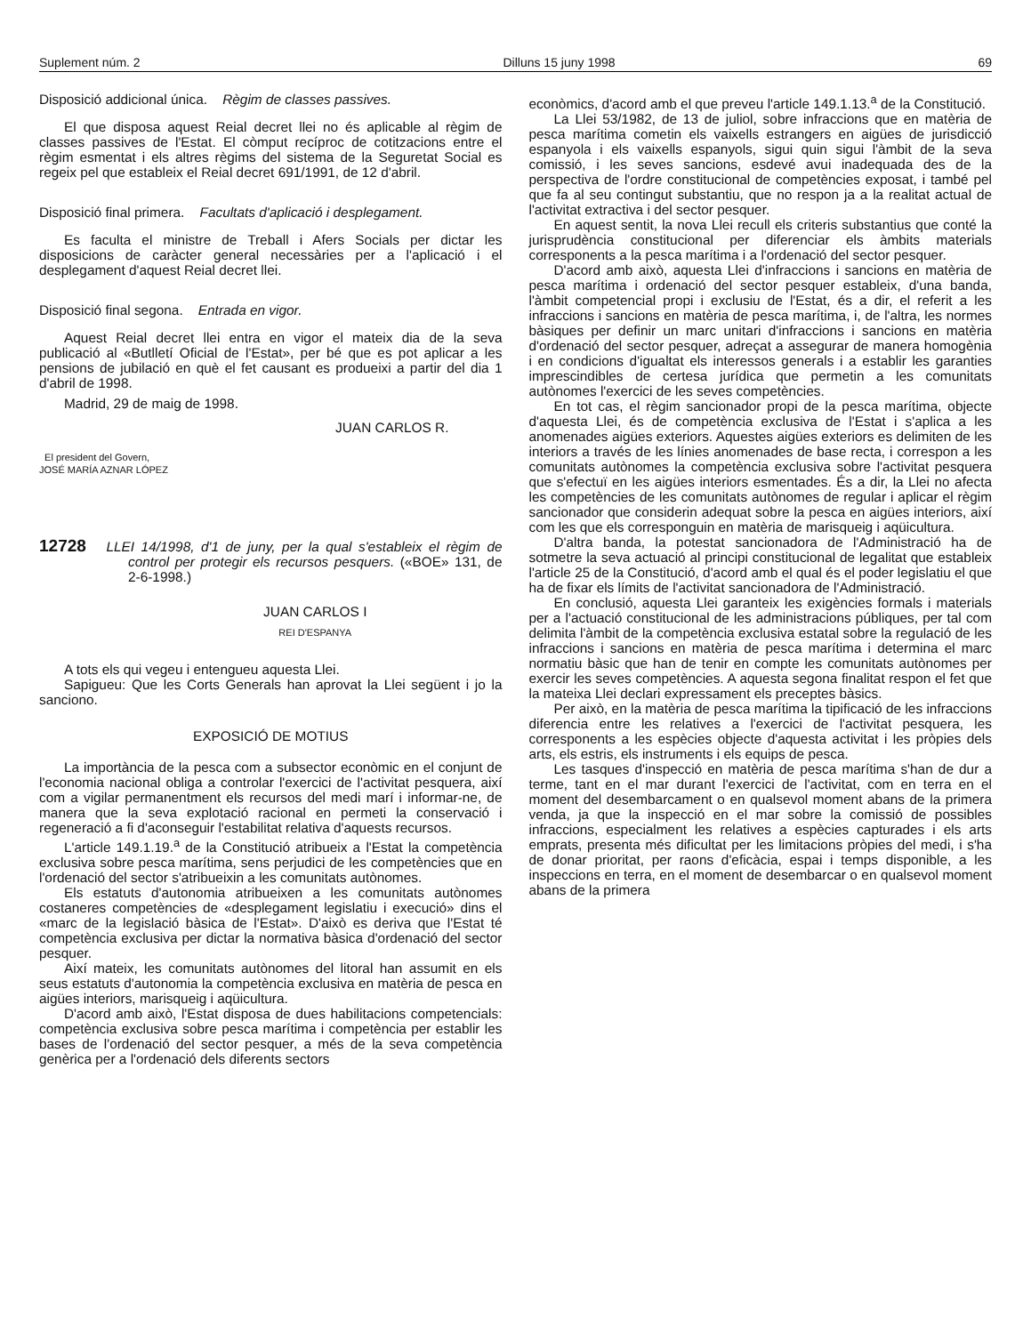Suplement núm. 2 Dilluns 15 juny 1998 69
Disposició addicional única. Règim de classes passives.
El que disposa aquest Reial decret llei no és aplicable al règim de classes passives de l'Estat. El còmput recíproc de cotitzacions entre el règim esmentat i els altres règims del sistema de la Seguretat Social es regeix pel que estableix el Reial decret 691/1991, de 12 d'abril.
Disposició final primera. Facultats d'aplicació i desplegament.
Es faculta el ministre de Treball i Afers Socials per dictar les disposicions de caràcter general necessàries per a l'aplicació i el desplegament d'aquest Reial decret llei.
Disposició final segona. Entrada en vigor.
Aquest Reial decret llei entra en vigor el mateix dia de la seva publicació al «Butlletí Oficial de l'Estat», per bé que es pot aplicar a les pensions de jubilació en què el fet causant es produeixi a partir del dia 1 d'abril de 1998.
Madrid, 29 de maig de 1998.
JUAN CARLOS R.
El president del Govern,
JOSÉ MARÍA AZNAR LÓPEZ
12728 LLEI 14/1998, d'1 de juny, per la qual s'estableix el règim de control per protegir els recursos pesquers. («BOE» 131, de 2-6-1998.)
JUAN CARLOS I
REI D'ESPANYA
A tots els qui vegeu i entengueu aquesta Llei.
Sapigueu: Que les Corts Generals han aprovat la Llei següent i jo la sanciono.
EXPOSICIÓ DE MOTIUS
La importància de la pesca com a subsector econòmic en el conjunt de l'economia nacional obliga a controlar l'exercici de l'activitat pesquera, així com a vigilar permanentment els recursos del medi marí i informar-ne, de manera que la seva explotació racional en permeti la conservació i regeneració a fi d'aconseguir l'estabilitat relativa d'aquests recursos.
L'article 149.1.19.<sup>a</sup> de la Constitució atribueix a l'Estat la competència exclusiva sobre pesca marítima, sens perjudici de les competències que en l'ordenació del sector s'atribueixin a les comunitats autònomes.
Els estatuts d'autonomia atribueixen a les comunitats autònomes costaneres competències de «desplegament legislatiu i execució» dins el «marc de la legislació bàsica de l'Estat». D'això es deriva que l'Estat té competència exclusiva per dictar la normativa bàsica d'ordenació del sector pesquer.
Així mateix, les comunitats autònomes del litoral han assumit en els seus estatuts d'autonomia la competència exclusiva en matèria de pesca en aigües interiors, marisqueig i aqüicultura.
D'acord amb això, l'Estat disposa de dues habilitacions competencials: competència exclusiva sobre pesca marítima i competència per establir les bases de l'ordenació del sector pesquer, a més de la seva competència genèrica per a l'ordenació dels diferents sectors
econòmics, d'acord amb el que preveu l'article 149.1.13.<sup>a</sup> de la Constitució.
La Llei 53/1982, de 13 de juliol, sobre infraccions que en matèria de pesca marítima cometin els vaixells estrangers en aigües de jurisdicció espanyola i els vaixells espanyols, sigui quin sigui l'àmbit de la seva comissió, i les seves sancions, esdevé avui inadequada des de la perspectiva de l'ordre constitucional de competències exposat, i també pel que fa al seu contingut substantiu, que no respon ja a la realitat actual de l'activitat extractiva i del sector pesquer.
En aquest sentit, la nova Llei recull els criteris substantius que conté la jurisprudència constitucional per diferenciar els àmbits materials corresponents a la pesca marítima i a l'ordenació del sector pesquer.
D'acord amb això, aquesta Llei d'infraccions i sancions en matèria de pesca marítima i ordenació del sector pesquer estableix, d'una banda, l'àmbit competencial propi i exclusiu de l'Estat, és a dir, el referit a les infraccions i sancions en matèria de pesca marítima, i, de l'altra, les normes bàsiques per definir un marc unitari d'infraccions i sancions en matèria d'ordenació del sector pesquer, adreçat a assegurar de manera homogènia i en condicions d'igualtat els interessos generals i a establir les garanties imprescindibles de certesa jurídica que permetin a les comunitats autònomes l'exercici de les seves competències.
En tot cas, el règim sancionador propi de la pesca marítima, objecte d'aquesta Llei, és de competència exclusiva de l'Estat i s'aplica a les anomenades aigües exteriors. Aquestes aigües exteriors es delimiten de les interiors a través de les línies anomenades de base recta, i correspon a les comunitats autònomes la competència exclusiva sobre l'activitat pesquera que s'efectuï en les aigües interiors esmentades. És a dir, la Llei no afecta les competències de les comunitats autònomes de regular i aplicar el règim sancionador que considerin adequat sobre la pesca en aigües interiors, així com les que els corresponguin en matèria de marisqueig i aqüicultura.
D'altra banda, la potestat sancionadora de l'Administració ha de sotmetre la seva actuació al principi constitucional de legalitat que estableix l'article 25 de la Constitució, d'acord amb el qual és el poder legislatiu el que ha de fixar els límits de l'activitat sancionadora de l'Administració.
En conclusió, aquesta Llei garanteix les exigències formals i materials per a l'actuació constitucional de les administracions públiques, per tal com delimita l'àmbit de la competència exclusiva estatal sobre la regulació de les infraccions i sancions en matèria de pesca marítima i determina el marc normatiu bàsic que han de tenir en compte les comunitats autònomes per exercir les seves competències. A aquesta segona finalitat respon el fet que la mateixa Llei declari expressament els preceptes bàsics.
Per això, en la matèria de pesca marítima la tipificació de les infraccions diferencia entre les relatives a l'exercici de l'activitat pesquera, les corresponents a les espècies objecte d'aquesta activitat i les pròpies dels arts, els estris, els instruments i els equips de pesca.
Les tasques d'inspecció en matèria de pesca marítima s'han de dur a terme, tant en el mar durant l'exercici de l'activitat, com en terra en el moment del desembarcament o en qualsevol moment abans de la primera venda, ja que la inspecció en el mar sobre la comissió de possibles infraccions, especialment les relatives a espècies capturades i els arts emprats, presenta més dificultat per les limitacions pròpies del medi, i s'ha de donar prioritat, per raons d'eficàcia, espai i temps disponible, a les inspeccions en terra, en el moment de desembarcar o en qualsevol moment abans de la primera